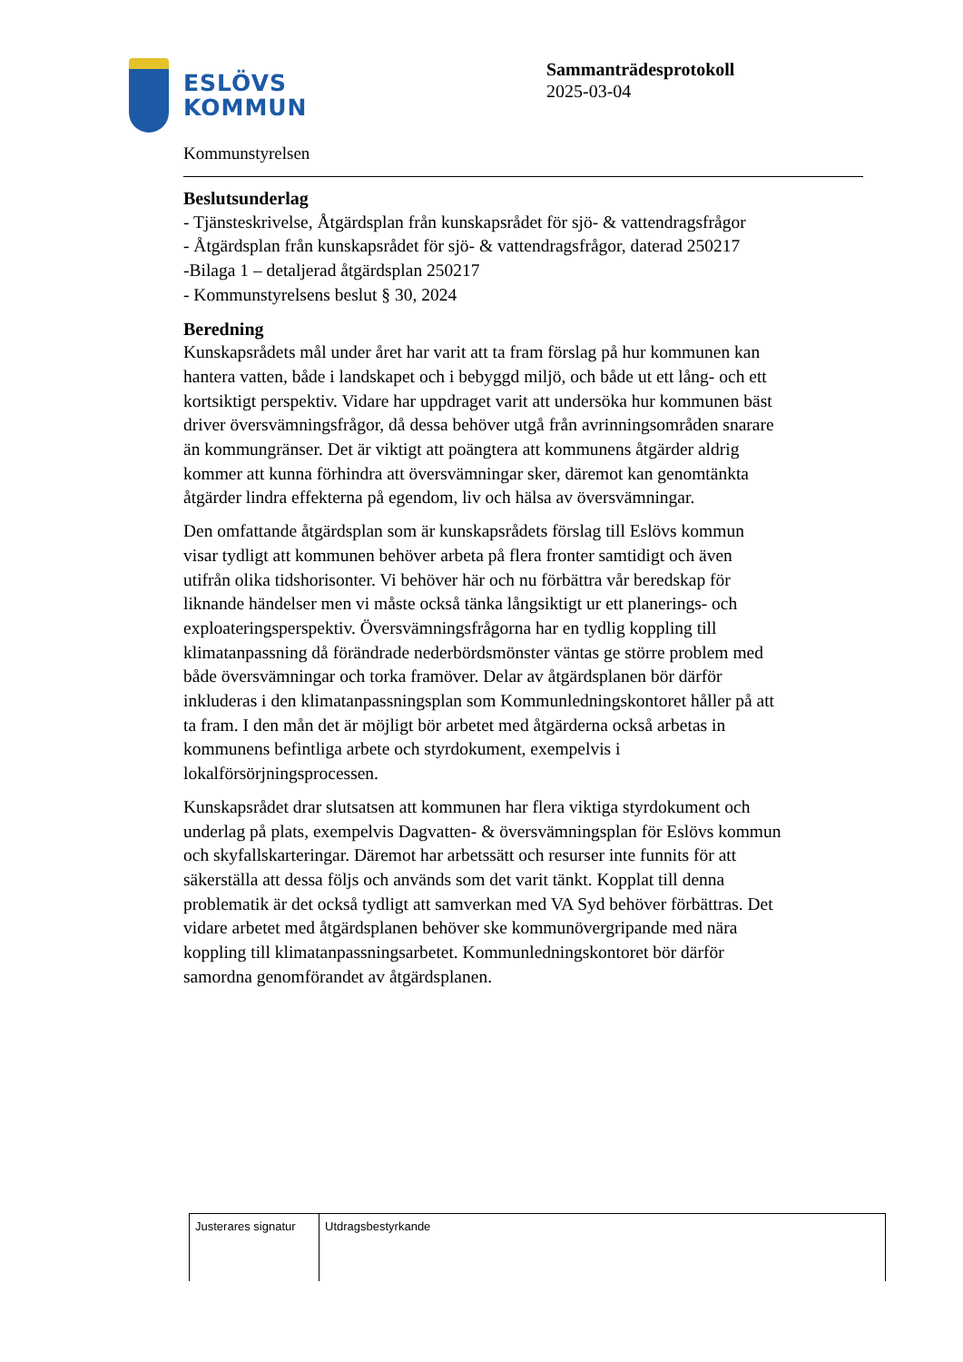ESLÖVS
KOMMUN
Sammanträdesprotokoll
2025-03-04
Kommunstyrelsen
Beslutsunderlag
- Tjänsteskrivelse, Åtgärdsplan från kunskapsrådet för sjö- & vattendragsfrågor
- Åtgärdsplan från kunskapsrådet för sjö- & vattendragsfrågor, daterad 250217
-Bilaga 1 – detaljerad åtgärdsplan 250217
- Kommunstyrelsens beslut § 30, 2024
Beredning
Kunskapsrådets mål under året har varit att ta fram förslag på hur kommunen kan hantera vatten, både i landskapet och i bebyggd miljö, och både ut ett lång- och ett kortsiktigt perspektiv. Vidare har uppdraget varit att undersöka hur kommunen bäst driver översvämningsfrågor, då dessa behöver utgå från avrinningsområden snarare än kommungränser. Det är viktigt att poängtera att kommunens åtgärder aldrig kommer att kunna förhindra att översvämningar sker, däremot kan genomtänkta åtgärder lindra effekterna på egendom, liv och hälsa av översvämningar.
Den omfattande åtgärdsplan som är kunskapsrådets förslag till Eslövs kommun visar tydligt att kommunen behöver arbeta på flera fronter samtidigt och även utifrån olika tidshorisonter. Vi behöver här och nu förbättra vår beredskap för liknande händelser men vi måste också tänka långsiktigt ur ett planerings- och exploateringsperspektiv. Översvämningsfrågorna har en tydlig koppling till klimatanpassning då förändrade nederbördsmönster väntas ge större problem med både översvämningar och torka framöver. Delar av åtgärdsplanen bör därför inkluderas i den klimatanpassningsplan som Kommunledningskontoret håller på att ta fram. I den mån det är möjligt bör arbetet med åtgärderna också arbetas in kommunens befintliga arbete och styrdokument, exempelvis i lokalförsörjningsprocessen.
Kunskapsrådet drar slutsatsen att kommunen har flera viktiga styrdokument och underlag på plats, exempelvis Dagvatten- & översvämningsplan för Eslövs kommun och skyfallskarteringar. Däremot har arbetssätt och resurser inte funnits för att säkerställa att dessa följs och används som det varit tänkt. Kopplat till denna problematik är det också tydligt att samverkan med VA Syd behöver förbättras. Det vidare arbetet med åtgärdsplanen behöver ske kommunövergripande med nära koppling till klimatanpassningsarbetet. Kommunledningskontoret bör därför samordna genomförandet av åtgärdsplanen.
| Justerares signatur | Utdragsbestyrkande |